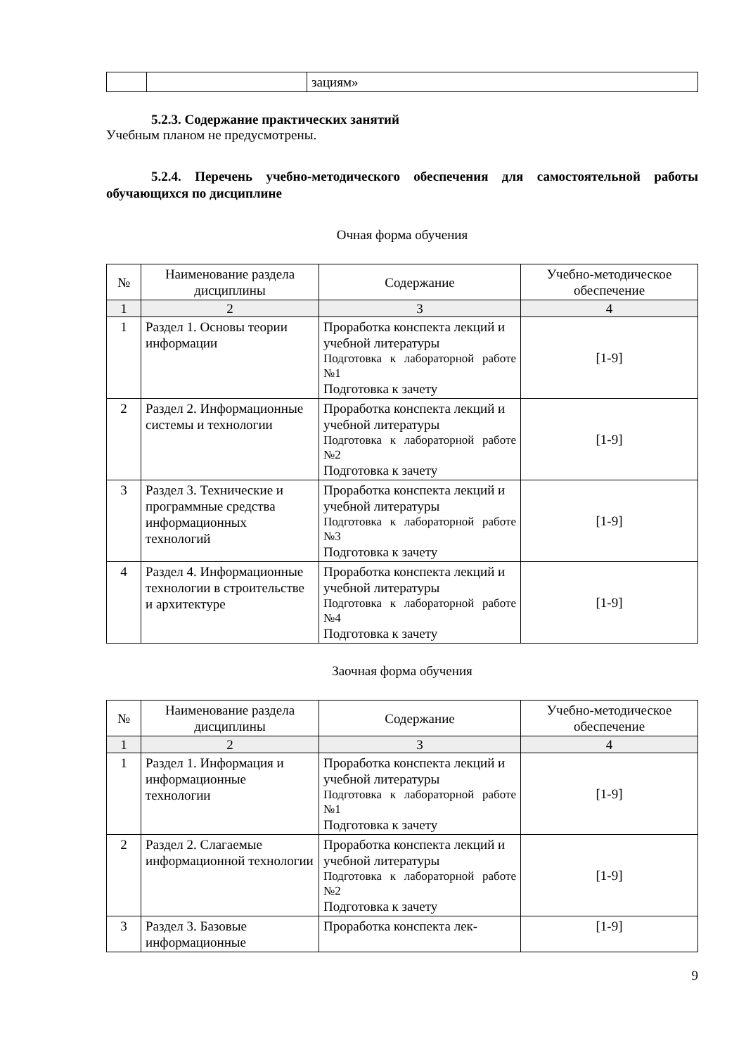| | | зациям» |
5.2.3. Содержание практических занятий
Учебным планом не предусмотрены.
5.2.4. Перечень учебно-методического обеспечения для самостоятельной работы обучающихся по дисциплине
Очная форма обучения
| № | Наименование раздела дисциплины | Содержание | Учебно-методическое обеспечение |
| --- | --- | --- | --- |
| 1 | 2 | 3 | 4 |
| 1 | Раздел 1. Основы теории информации | Проработка конспекта лекций и учебной литературы Подготовка к лабораторной работе №1 Подготовка к зачету | [1-9] |
| 2 | Раздел 2. Информационные системы и технологии | Проработка конспекта лекций и учебной литературы Подготовка к лабораторной работе №2 Подготовка к зачету | [1-9] |
| 3 | Раздел 3. Технические и программные средства информационных технологий | Проработка конспекта лекций и учебной литературы Подготовка к лабораторной работе №3 Подготовка к зачету | [1-9] |
| 4 | Раздел 4. Информационные технологии в строительстве и архитектуре | Проработка конспекта лекций и учебной литературы Подготовка к лабораторной работе №4 Подготовка к зачету | [1-9] |
Заочная форма обучения
| № | Наименование раздела дисциплины | Содержание | Учебно-методическое обеспечение |
| --- | --- | --- | --- |
| 1 | 2 | 3 | 4 |
| 1 | Раздел 1. Информация и информационные технологии | Проработка конспекта лекций и учебной литературы Подготовка к лабораторной работе №1 Подготовка к зачету | [1-9] |
| 2 | Раздел 2. Слагаемые информационной технологии | Проработка конспекта лекций и учебной литературы Подготовка к лабораторной работе №2 Подготовка к зачету | [1-9] |
| 3 | Раздел 3. Базовые информационные | Проработка конспекта лек- | [1-9] |
9